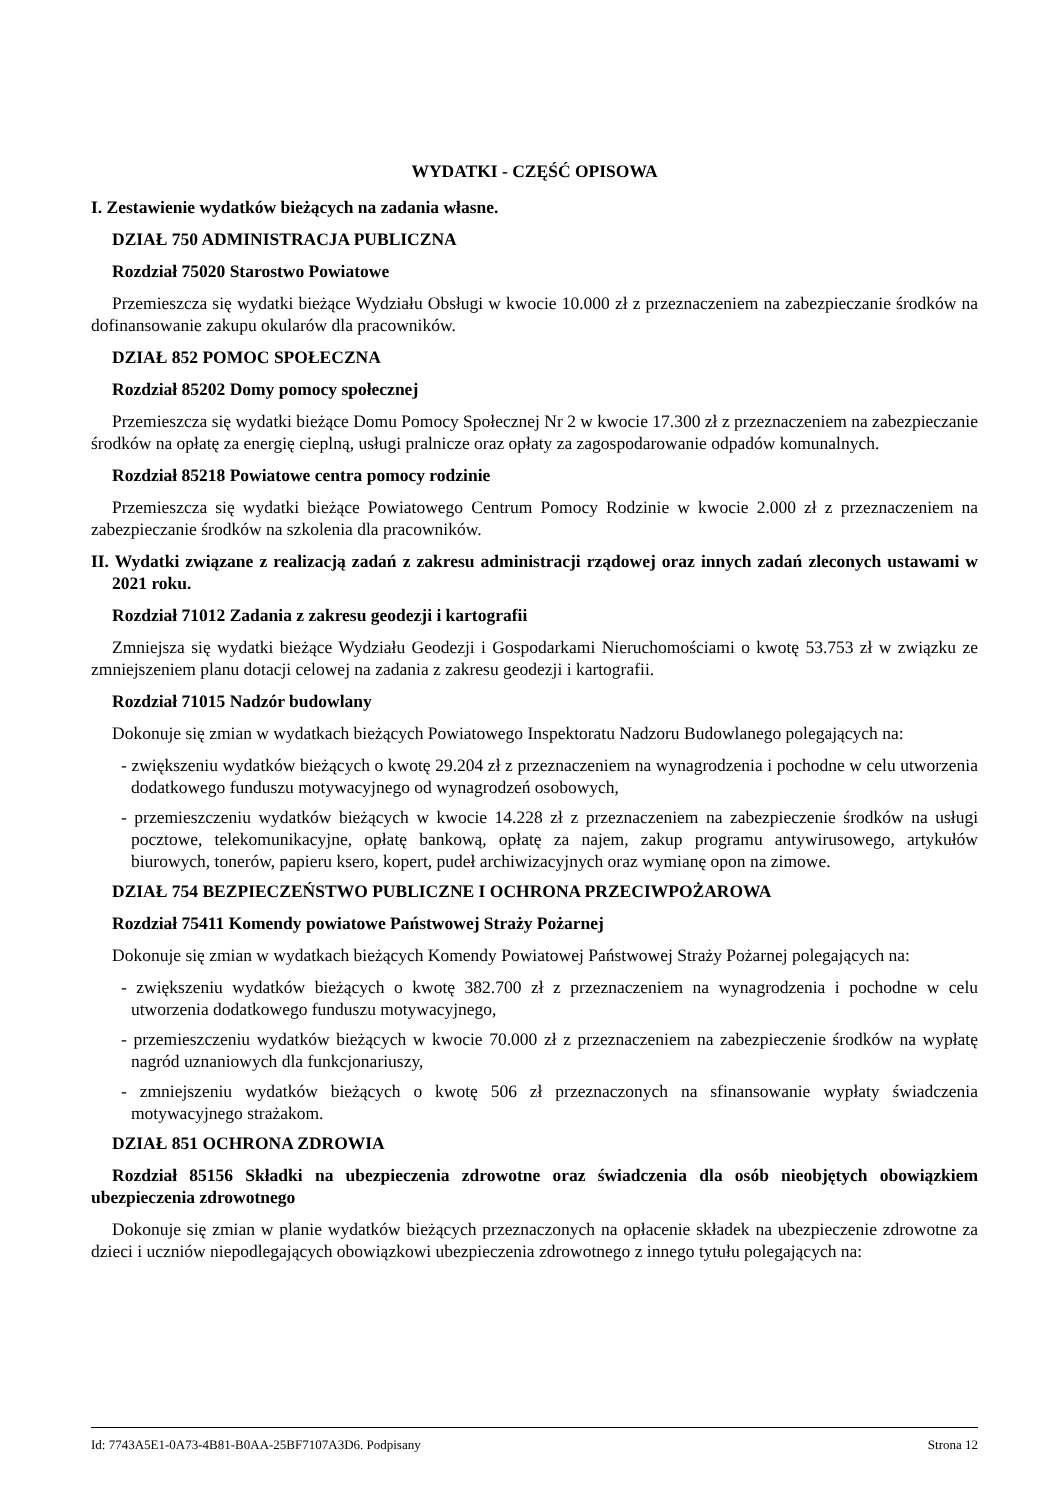WYDATKI - CZĘŚĆ OPISOWA
I. Zestawienie wydatków bieżących na zadania własne.
DZIAŁ 750 ADMINISTRACJA PUBLICZNA
Rozdział 75020 Starostwo Powiatowe
Przemieszcza się wydatki bieżące Wydziału Obsługi w kwocie 10.000 zł z przeznaczeniem na zabezpieczanie środków na dofinansowanie zakupu okularów dla pracowników.
DZIAŁ 852 POMOC SPOŁECZNA
Rozdział 85202 Domy pomocy społecznej
Przemieszcza się wydatki bieżące Domu Pomocy Społecznej Nr 2 w kwocie 17.300 zł z przeznaczeniem na zabezpieczanie środków na opłatę za energię cieplną, usługi pralnicze oraz opłaty za zagospodarowanie odpadów komunalnych.
Rozdział 85218 Powiatowe centra pomocy rodzinie
Przemieszcza się wydatki bieżące Powiatowego Centrum Pomocy Rodzinie w kwocie 2.000 zł z przeznaczeniem na zabezpieczanie środków na szkolenia dla pracowników.
II. Wydatki związane z realizacją zadań z zakresu administracji rządowej oraz innych zadań zleconych ustawami w 2021 roku.
Rozdział 71012 Zadania z zakresu geodezji i kartografii
Zmniejsza się wydatki bieżące Wydziału Geodezji i Gospodarkami Nieruchomościami o kwotę 53.753 zł w związku ze zmniejszeniem planu dotacji celowej na zadania z zakresu geodezji i kartografii.
Rozdział 71015 Nadzór budowlany
Dokonuje się zmian w wydatkach bieżących Powiatowego Inspektoratu Nadzoru Budowlanego polegających na:
- zwiększeniu wydatków bieżących o kwotę 29.204 zł z przeznaczeniem na wynagrodzenia i pochodne w celu utworzenia dodatkowego funduszu motywacyjnego od wynagrodzeń osobowych,
- przemieszczeniu wydatków bieżących w kwocie 14.228 zł z przeznaczeniem na zabezpieczenie środków na usługi pocztowe, telekomunikacyjne, opłatę bankową, opłatę za najem, zakup programu antywirusowego, artykułów biurowych, tonerów, papieru ksero, kopert, pudeł archiwizacyjnych oraz wymianę opon na zimowe.
DZIAŁ 754 BEZPIECZEŃSTWO PUBLICZNE I OCHRONA PRZECIWPOŻAROWA
Rozdział 75411 Komendy powiatowe Państwowej Straży Pożarnej
Dokonuje się zmian w wydatkach bieżących Komendy Powiatowej Państwowej Straży Pożarnej polegających na:
- zwiększeniu wydatków bieżących o kwotę 382.700 zł z przeznaczeniem na wynagrodzenia i pochodne w celu utworzenia dodatkowego funduszu motywacyjnego,
- przemieszczeniu wydatków bieżących w kwocie 70.000 zł z przeznaczeniem na zabezpieczenie środków na wypłatę nagród uznaniowych dla funkcjonariuszy,
- zmniejszeniu wydatków bieżących o kwotę 506 zł przeznaczonych na sfinansowanie wypłaty świadczenia motywacyjnego strażakom.
DZIAŁ 851 OCHRONA ZDROWIA
Rozdział 85156 Składki na ubezpieczenia zdrowotne oraz świadczenia dla osób nieobjętych obowiązkiem ubezpieczenia zdrowotnego
Dokonuje się zmian w planie wydatków bieżących przeznaczonych na opłacenie składek na ubezpieczenie zdrowotne za dzieci i uczniów niepodlegających obowiązkowi ubezpieczenia zdrowotnego z innego tytułu polegających na:
Id: 7743A5E1-0A73-4B81-B0AA-25BF7107A3D6. Podpisany Strona 12